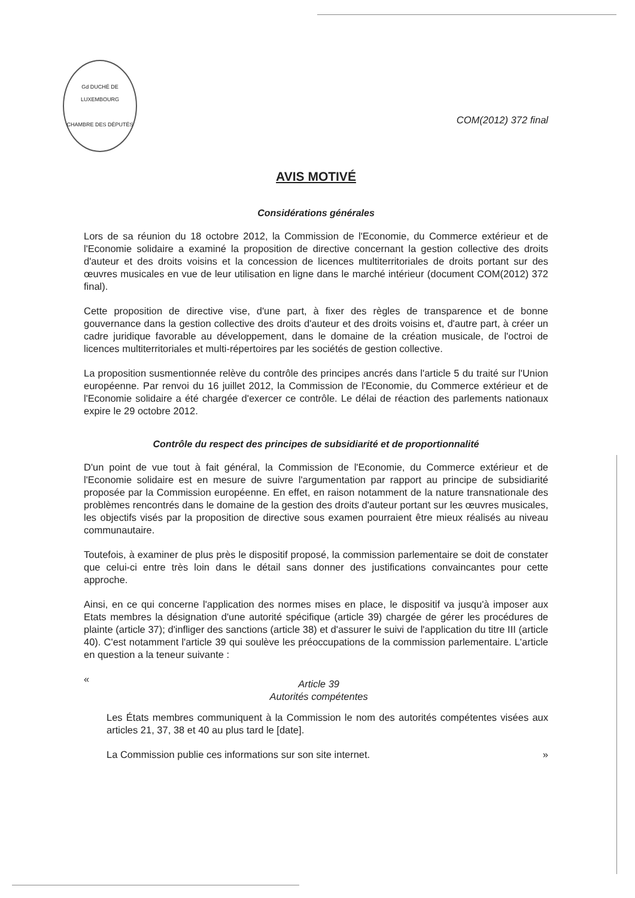Gd DUCHÉ DE LUXEMBOURG
CHAMBRE DES DÉPUTÉS
COM(2012) 372 final
AVIS MOTIVÉ
Considérations générales
Lors de sa réunion du 18 octobre 2012, la Commission de l'Economie, du Commerce extérieur et de l'Economie solidaire a examiné la proposition de directive concernant la gestion collective des droits d'auteur et des droits voisins et la concession de licences multiterritoriales de droits portant sur des œuvres musicales en vue de leur utilisation en ligne dans le marché intérieur (document COM(2012) 372 final).
Cette proposition de directive vise, d'une part, à fixer des règles de transparence et de bonne gouvernance dans la gestion collective des droits d'auteur et des droits voisins et, d'autre part, à créer un cadre juridique favorable au développement, dans le domaine de la création musicale, de l'octroi de licences multiterritoriales et multi-répertoires par les sociétés de gestion collective.
La proposition susmentionnée relève du contrôle des principes ancrés dans l'article 5 du traité sur l'Union européenne. Par renvoi du 16 juillet 2012, la Commission de l'Economie, du Commerce extérieur et de l'Economie solidaire a été chargée d'exercer ce contrôle. Le délai de réaction des parlements nationaux expire le 29 octobre 2012.
Contrôle du respect des principes de subsidiarité et de proportionnalité
D'un point de vue tout à fait général, la Commission de l'Economie, du Commerce extérieur et de l'Economie solidaire est en mesure de suivre l'argumentation par rapport au principe de subsidiarité proposée par la Commission européenne. En effet, en raison notamment de la nature transnationale des problèmes rencontrés dans le domaine de la gestion des droits d'auteur portant sur les œuvres musicales, les objectifs visés par la proposition de directive sous examen pourraient être mieux réalisés au niveau communautaire.
Toutefois, à examiner de plus près le dispositif proposé, la commission parlementaire se doit de constater que celui-ci entre très loin dans le détail sans donner des justifications convaincantes pour cette approche.
Ainsi, en ce qui concerne l'application des normes mises en place, le dispositif va jusqu'à imposer aux Etats membres la désignation d'une autorité spécifique (article 39) chargée de gérer les procédures de plainte (article 37); d'infliger des sanctions (article 38) et d'assurer le suivi de l'application du titre III (article 40). C'est notamment l'article 39 qui soulève les préoccupations de la commission parlementaire. L'article en question a la teneur suivante :
«
Article 39
Autorités compétentes
Les États membres communiquent à la Commission le nom des autorités compétentes visées aux articles 21, 37, 38 et 40 au plus tard le [date].
La Commission publie ces informations sur son site internet. »